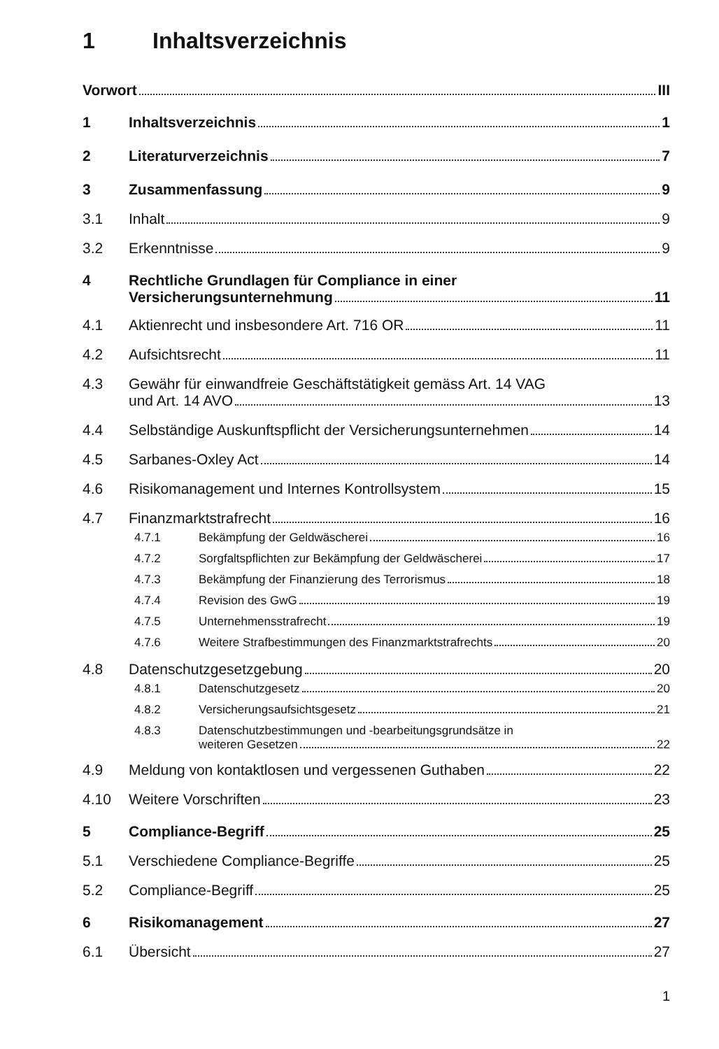1 Inhaltsverzeichnis
Vorwort III
1 Inhaltsverzeichnis 1
2 Literaturverzeichnis 7
3 Zusammenfassung 9
3.1 Inhalt 9
3.2 Erkenntnisse 9
4 Rechtliche Grundlagen für Compliance in einer
Versicherungsunternehmung 11
4.1 Aktienrecht und insbesondere Art. 716 OR 11
4.2 Aufsichtsrecht 11
4.3 Gewähr für einwandfreie Geschäftstätigkeit gemäss Art. 14 VAG
und Art. 14 AVO 13
4.4 Selbständige Auskunftspflicht der Versicherungsunternehmen 14
4.5 Sarbanes-Oxley Act 14
4.6 Risikomanagement und Internes Kontrollsystem 15
4.7 Finanzmarktstrafrecht 16
4.7.1 Bekämpfung der Geldwäscherei 16
4.7.2 Sorgfaltspflichten zur Bekämpfung der Geldwäscherei 17
4.7.3 Bekämpfung der Finanzierung des Terrorismus 18
4.7.4 Revision des GwG 19
4.7.5 Unternehmensstrafrecht 19
4.7.6 Weitere Strafbestimmungen des Finanzmarktstrafrechts 20
4.8 Datenschutzgesetzgebung 20
4.8.1 Datenschutzgesetz 20
4.8.2 Versicherungsaufsichtsgesetz 21
4.8.3 Datenschutzbestimmungen und -bearbeitungsgrundsätze in
weiteren Gesetzen 22
4.9 Meldung von kontaktlosen und vergessenen Guthaben 22
4.10 Weitere Vorschriften 23
5 Compliance-Begriff 25
5.1 Verschiedene Compliance-Begriffe 25
5.2 Compliance-Begriff 25
6 Risikomanagement 27
6.1 Übersicht 27
1